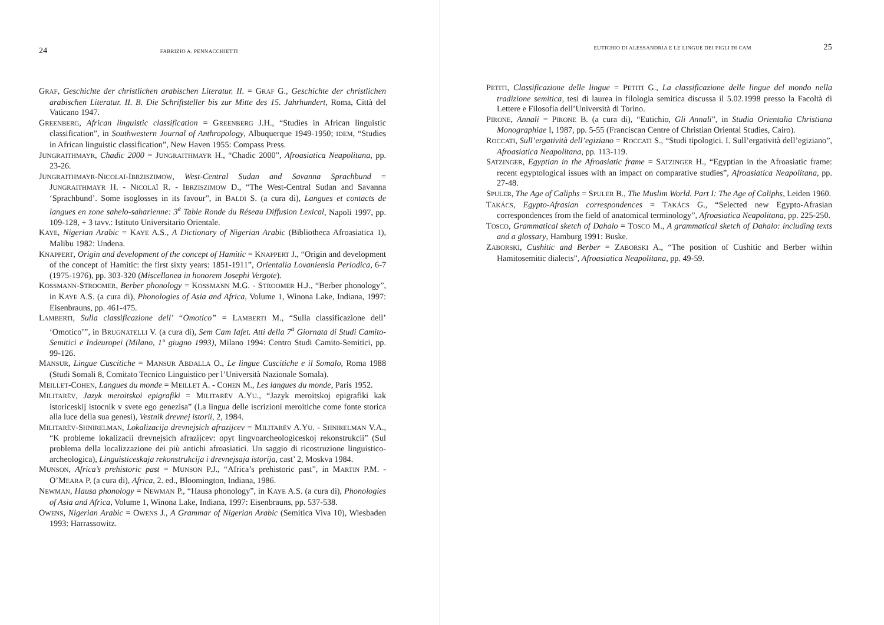24 FABRIZIO A. PENNACCHIETTI
GRAF, Geschichte der christlichen arabischen Literatur. II. = GRAF G., Geschichte der christlichen arabischen Literatur. II. B. Die Schriftsteller bis zur Mitte des 15. Jahrhundert, Roma, Città del Vaticano 1947.
GREENBERG, African linguistic classification = GREENBERG J.H., “Studies in African linguistic classification”, in Southwestern Journal of Anthropology, Albuquerque 1949-1950; IDEM, “Studies in African linguistic classification”, New Haven 1955: Compass Press.
JUNGRAITHMAYR, Chadic 2000 = JUNGRAITHMAYR H., “Chadic 2000”, Afroasiatica Neapolitana, pp. 23-26.
JUNGRAITHMAYR-NICOLAÏ-IBRZISZIMOW, West-Central Sudan and Savanna Sprachbund = JUNGRAITHMAYR H. - NICOLAÏ R. - IBRZISZIMOW D., “The West-Central Sudan and Savanna ‘Sprachbund’. Some isoglosses in its favour”, in BALDI S. (a cura di), Langues et contacts de langues en zone sahelo-saharienne: 3<sup>e</sup> Table Ronde du Réseau Diffusion Lexical, Napoli 1997, pp. 109-128, + 3 tavv.: Istituto Universitario Orientale.
KAYE, Nigerian Arabic = KAYE A.S., A Dictionary of Nigerian Arabic (Bibliotheca Afroasiatica 1), Malibu 1982: Undena.
KNAPPERT, Origin and development of the concept of Hamitic = KNAPPERT J., “Origin and development of the concept of Hamitic: the first sixty years: 1851-1911”, Orientalia Lovaniensia Periodica, 6-7 (1975-1976), pp. 303-320 (Miscellanea in honorem Josephi Vergote).
KOSSMANN-STROOMER, Berber phonology = KOSSMANN M.G. - STROOMER H.J., “Berber phonology”, in KAYE A.S. (a cura di), Phonologies of Asia and Africa, Volume 1, Winona Lake, Indiana, 1997: Eisenbrauns, pp. 461-475.
LAMBERTI, Sulla classificazione dell’ “Omotico” = LAMBERTI M., “Sulla classificazione dell’ ‘Omotico’”, in BRUGNATELLI V. (a cura di), Sem Cam Iafet. Atti della 7<sup>a</sup> Giornata di Studi Camito-Semitici e Indeuropei (Milano, 1° giugno 1993), Milano 1994: Centro Studi Camito-Semitici, pp. 99-126.
MANSUR, Lingue Cuscitiche = MANSUR ABDALLA O., Le lingue Cuscitiche e il Somalo, Roma 1988 (Studi Somali 8, Comitato Tecnico Linguistico per l’Università Nazionale Somala).
MEILLET-COHEN, Langues du monde = MEILLET A. - COHEN M., Les langues du monde, Paris 1952.
MILITARËV, Jazyk meroitskoi epigrafiki = MILITARËV A.YU., “Jazyk meroitskoj epigrafiki kak istoriceskij istocnik v svete ego genezisa” (La lingua delle iscrizioni meroitiche come fonte storica alla luce della sua genesi), Vestnik drevnej istorii, 2, 1984.
MILITARËV-SHNIRELMAN, Lokalizacija drevnejsich afrazijcev = MILITARËV A.YU. - SHNIRELMAN V.A., “K probleme lokalizacii drevnejsich afrazijcev: opyt lingvoarcheologiceskoj rekonstrukcii” (Sul problema della localizzazione dei più antichi afroasiatici. Un saggio di ricostruzione linguistico-archeologica), Linguisticeskaja rekonstrukcija i drevnejsaja istorija, cast’ 2, Moskva 1984.
MUNSON, Africa’s prehistoric past = MUNSON P.J., “Africa’s prehistoric past”, in MARTIN P.M. - O’MEARA P. (a cura di), Africa, 2. ed., Bloomington, Indiana, 1986.
NEWMAN, Hausa phonology = NEWMAN P., “Hausa phonology”, in KAYE A.S. (a cura di), Phonologies of Asia and Africa, Volume 1, Winona Lake, Indiana, 1997: Eisenbrauns, pp. 537-538.
OWENS, Nigerian Arabic = OWENS J., A Grammar of Nigerian Arabic (Semitica Viva 10), Wiesbaden 1993: Harrassowitz.
EUTICHIO DI ALESSANDRIA E LE LINGUE DEI FIGLI DI CAM 25
PETITI, Classificazione delle lingue = PETITI G., La classificazione delle lingue del mondo nella tradizione semitica, tesi di laurea in filologia semitica discussa il 5.02.1998 presso la Facoltà di Lettere e Filosofia dell’Università di Torino.
PIRONE, Annali = PIRONE B. (a cura di), “Eutichio, Gli Annali”, in Studia Orientalia Christiana Monographiae I, 1987, pp. 5-55 (Franciscan Centre of Christian Oriental Studies, Cairo).
ROCCATI, Sull’ergatività dell’egiziano = ROCCATI S., “Studi tipologici. I. Sull’ergatività dell’egiziano”, Afroasiatica Neapolitana, pp. 113-119.
SATZINGER, Egyptian in the Afroasiatic frame = SATZINGER H., “Egyptian in the Afroasiatic frame: recent egyptological issues with an impact on comparative studies”, Afroasiatica Neapolitana, pp. 27-48.
SPULER, The Age of Caliphs = SPULER B., The Muslim World. Part I: The Age of Caliphs, Leiden 1960.
TAKÁCS, Egypto-Afrasian correspondences = TAKÁCS G., “Selected new Egypto-Afrasian correspondences from the field of anatomical terminology”, Afroasiatica Neapolitana, pp. 225-250.
TOSCO, Grammatical sketch of Dahalo = TOSCO M., A grammatical sketch of Dahalo: including texts and a glossary, Hamburg 1991: Buske.
ZABORSKI, Cushitic and Berber = ZABORSKI A., “The position of Cushitic and Berber within Hamitosemitic dialects”, Afroasiatica Neapolitana, pp. 49-59.